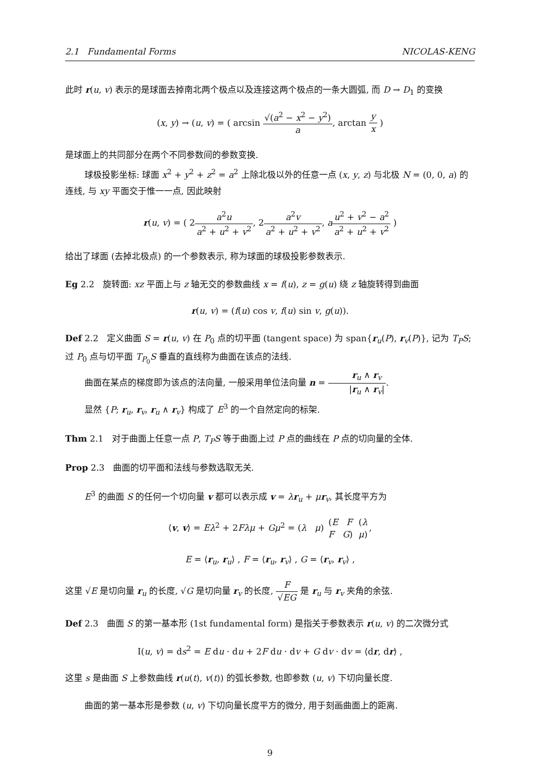2.1 Fundamental Forms NICOLAS-KENG
此时 r(u, v) 表示的是球面去掉南北两个极点以及连接这两个极点的一条大圆弧, 而 D → D<sub>1</sub> 的变换
(x, y) → (u, v) = ( arcsin √(a<sup>2</sup> − x<sup>2</sup> − y<sup>2</sup>) a, arctan y x )
是球面上的共同部分在两个不同参数间的参数变换.
球极投影坐标: 球面 x<sup>2</sup> + y<sup>2</sup> + z<sup>2</sup> = a<sup>2</sup> 上除北极以外的任意一点 (x, y, z) 与北极 N = (0, 0, a) 的连线, 与 xy 平面交于惟一一点, 因此映射
r(u, v) = ( 2a<sup>2</sup>u a<sup>2</sup> + u<sup>2</sup> + v<sup>2</sup>, 2a<sup>2</sup>v a<sup>2</sup> + u<sup>2</sup> + v<sup>2</sup>, au<sup>2</sup> + v<sup>2</sup> − a<sup>2</sup> a<sup>2</sup> + u<sup>2</sup> + v<sup>2</sup> )
给出了球面 (去掉北极点) 的一个参数表示, 称为球面的球极投影参数表示.
Eg 2.2 旋转面: xz 平面上与 z 轴无交的参数曲线 x = f(u), z = g(u) 绕 z 轴旋转得到曲面
r(u, v) = (f(u) cos v, f(u) sin v, g(u)).
Def 2.2 定义曲面 S = r(u, v) 在 P<sub>0</sub> 点的切平面 (tangent space) 为 span{r<sub>u</sub>(P), r<sub>v</sub>(P)}, 记为 T<sub>P</sub>S; 过 P<sub>0</sub> 点与切平面 T<sub>P<sub>0</sub></sub>S 垂直的直线称为曲面在该点的法线.
曲面在某点的梯度即为该点的法向量, 一般采用单位法向量 n = r<sub>u</sub> ∧ r<sub>v</sub> |r<sub>u</sub> ∧ r<sub>v</sub>|.
显然 {P; r<sub>u</sub>, r<sub>v</sub>, r<sub>u</sub> ∧ r<sub>v</sub>} 构成了 E<sup>3</sup> 的一个自然定向的标架.
Thm 2.1 对于曲面上任意一点 P, T<sub>P</sub>S 等于曲面上过 P 点的曲线在 P 点的切向量的全体.
Prop 2.3 曲面的切平面和法线与参数选取无关.
E<sup>3</sup> 的曲面 S 的任何一个切向量 v 都可以表示成 v = λr<sub>u</sub> + μr<sub>v</sub>, 其长度平方为
⟨v, v⟩ = Eλ<sup>2</sup> + 2Fλμ + Gμ<sup>2</sup> = (λ μ) (E F F G) (λ μ),
E = ⟨r<sub>u</sub>, r<sub>u</sub>⟩ , F = ⟨r<sub>u</sub>, r<sub>v</sub>⟩ , G = ⟨r<sub>v</sub>, r<sub>v</sub>⟩ ,
这里 √E 是切向量 r<sub>u</sub> 的长度, √G 是切向量 r<sub>v</sub> 的长度, F √EG 是 r<sub>u</sub> 与 r<sub>v</sub> 夹角的余弦.
Def 2.3 曲面 S 的第一基本形 (1st fundamental form) 是指关于参数表示 r(u, v) 的二次微分式
I(u, v) = ds<sup>2</sup> = E du · du + 2F du · dv + G dv · dv = ⟨dr, dr⟩ ,
这里 s 是曲面 S 上参数曲线 r(u(t), v(t)) 的弧长参数, 也即参数 (u, v) 下切向量长度.
曲面的第一基本形是参数 (u, v) 下切向量长度平方的微分, 用于刻画曲面上的距离.
9